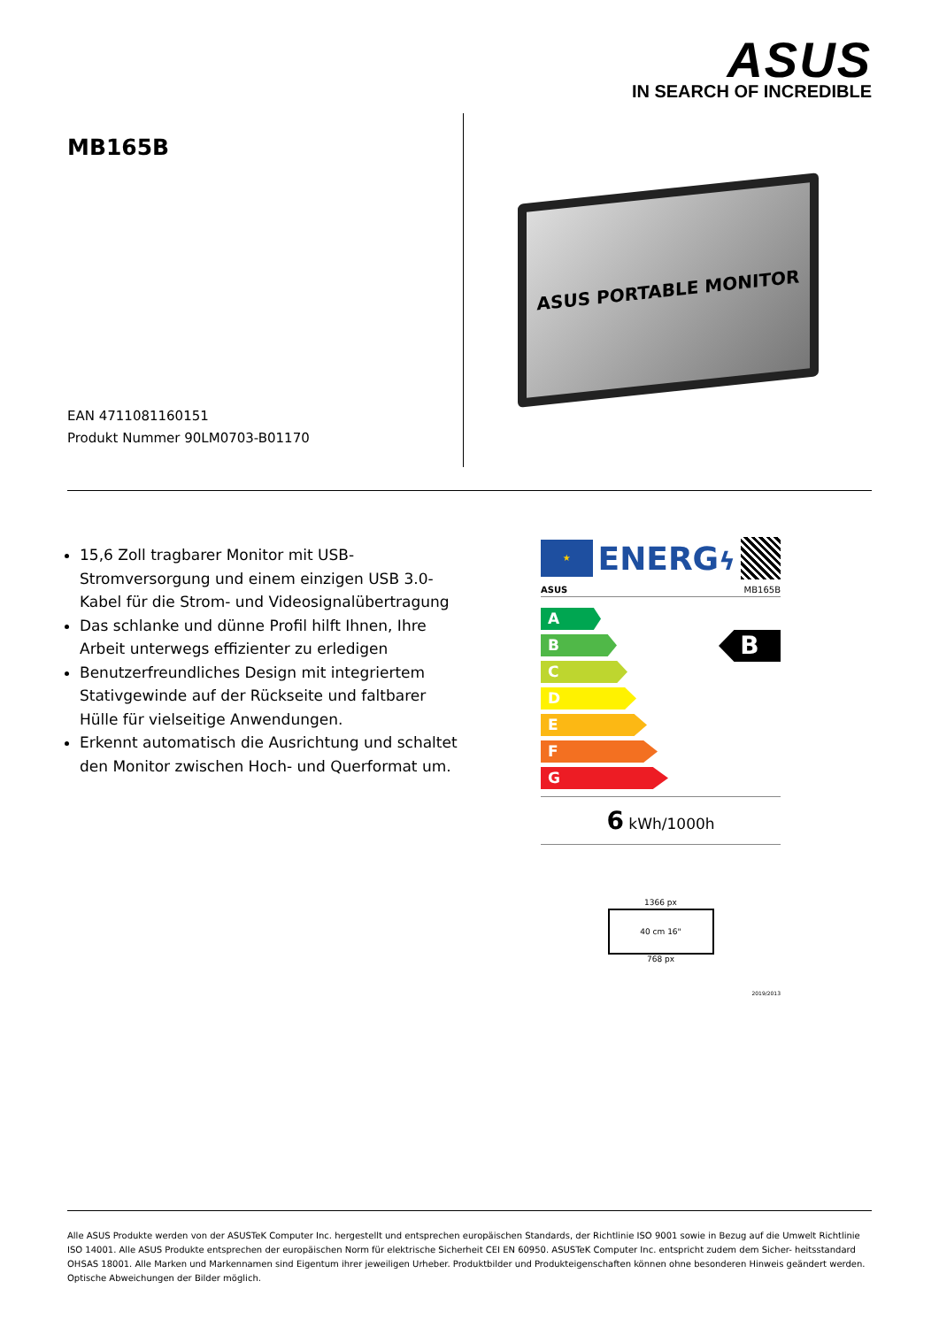ASUS
IN SEARCH OF INCREDIBLE
MB165B
EAN 4711081160151
Produkt Nummer 90LM0703-B01170
ASUS PORTABLE MONITOR
15,6 Zoll tragbarer Monitor mit USB-Stromversorgung und einem einzigen USB 3.0-Kabel für die Strom- und Videosignalübertragung
Das schlanke und dünne Profil hilft Ihnen, Ihre Arbeit unterwegs effizienter zu erledigen
Benutzerfreundliches Design mit integriertem Stativgewinde auf der Rückseite und faltbarer Hülle für vielseitige Anwendungen.
Erkennt automatisch die Ausrichtung und schaltet den Monitor zwischen Hoch- und Querformat um.
★
ENERGϟ
ASUS MB165B
A
B
C
D
E
F
G
B
6 kWh/1000h
1366 px
40 cm 16"
768 px
2019/2013
Alle ASUS Produkte werden von der ASUSTeK Computer Inc. hergestellt und entsprechen europäischen Standards, der Richtlinie ISO 9001 sowie in Bezug auf die Umwelt Richtlinie ISO 14001. Alle ASUS Produkte entsprechen der europäischen Norm für elektrische Sicherheit CEI EN 60950. ASUSTeK Computer Inc. entspricht zudem dem Sicher- heitsstandard OHSAS 18001. Alle Marken und Markennamen sind Eigentum ihrer jeweiligen Urheber. Produktbilder und Produkteigenschaften können ohne besonderen Hinweis geändert werden. Optische Abweichungen der Bilder möglich.